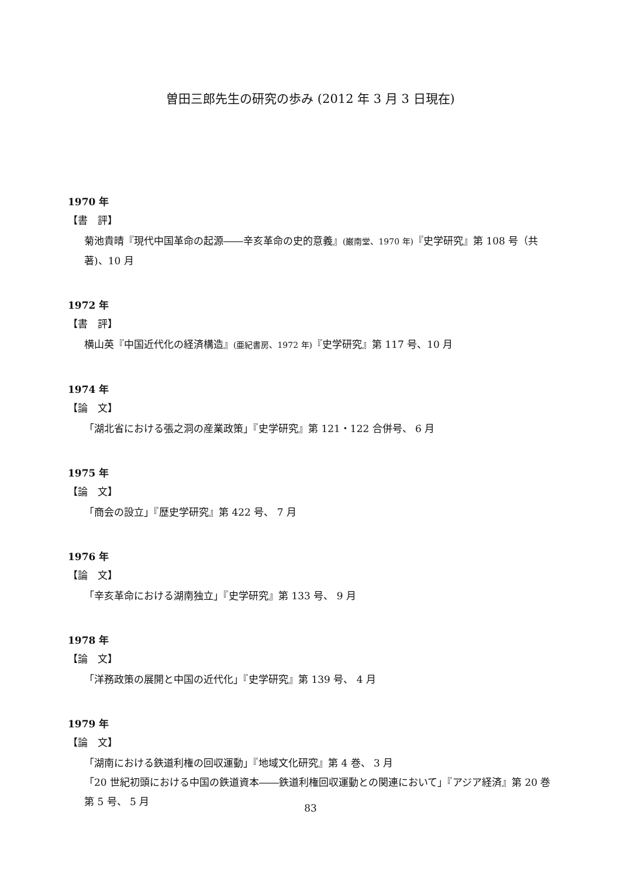曽田三郎先生の研究の歩み (2012 年 3 月 3 日現在)
1970 年
【書　評】
菊池貴晴『現代中国革命の起源――辛亥革命の史的意義』(巌南堂、1970 年)『史学研究』第 108 号（共著)、10 月
1972 年
【書　評】
横山英『中国近代化の経済構造』(亜紀書房、1972 年)『史学研究』第 117 号、10 月
1974 年
【論　文】
「湖北省における張之洞の産業政策」『史学研究』第 121・122 合併号、 6 月
1975 年
【論　文】
「商会の設立」『歴史学研究』第 422 号、 7 月
1976 年
【論　文】
「辛亥革命における湖南独立」『史学研究』第 133 号、 9 月
1978 年
【論　文】
「洋務政策の展開と中国の近代化」『史学研究』第 139 号、 4 月
1979 年
【論　文】
「湖南における鉄道利権の回収運動」『地域文化研究』第 4 巻、 3 月
「20 世紀初頭における中国の鉄道資本――鉄道利権回収運動との関連において」『アジア経済』第 20 巻第 5 号、 5 月
83